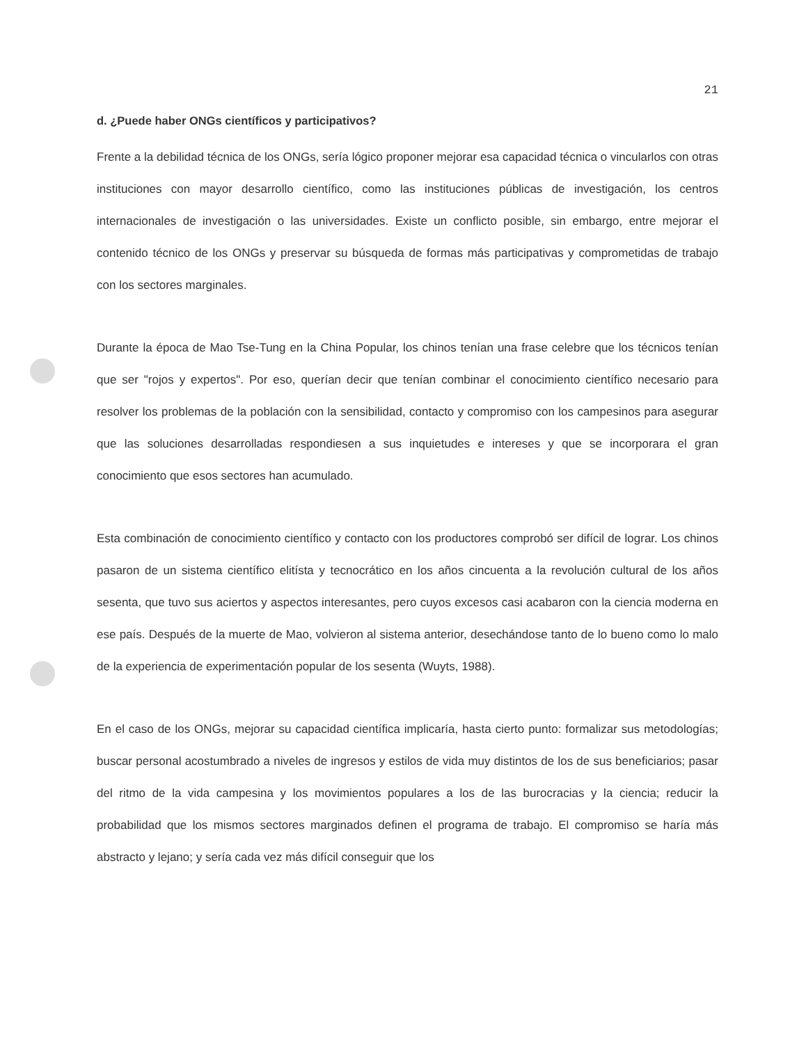21
d. ¿Puede haber ONGs científicos y participativos?
Frente a la debilidad técnica de los ONGs, sería lógico proponer mejorar esa capacidad técnica o vincularlos con otras instituciones con mayor desarrollo científico, como las instituciones públicas de investigación, los centros internacionales de investigación o las universidades. Existe un conflicto posible, sin embargo, entre mejorar el contenido técnico de los ONGs y preservar su búsqueda de formas más participativas y comprometidas de trabajo con los sectores marginales.
Durante la época de Mao Tse-Tung en la China Popular, los chinos tenían una frase celebre que los técnicos tenían que ser "rojos y expertos". Por eso, querían decir que tenían combinar el conocimiento científico necesario para resolver los problemas de la población con la sensibilidad, contacto y compromiso con los campesinos para asegurar que las soluciones desarrolladas respondiesen a sus inquietudes e intereses y que se incorporara el gran conocimiento que esos sectores han acumulado.
Esta combinación de conocimiento científico y contacto con los productores comprobó ser difícil de lograr. Los chinos pasaron de un sistema científico elitísta y tecnocrático en los años cincuenta a la revolución cultural de los años sesenta, que tuvo sus aciertos y aspectos interesantes, pero cuyos excesos casi acabaron con la ciencia moderna en ese país. Después de la muerte de Mao, volvieron al sistema anterior, desechándose tanto de lo bueno como lo malo de la experiencia de experimentación popular de los sesenta (Wuyts, 1988).
En el caso de los ONGs, mejorar su capacidad científica implicaría, hasta cierto punto: formalizar sus metodologías; buscar personal acostumbrado a niveles de ingresos y estilos de vida muy distintos de los de sus beneficiarios; pasar del ritmo de la vida campesina y los movimientos populares a los de las burocracias y la ciencia; reducir la probabilidad que los mismos sectores marginados definen el programa de trabajo. El compromiso se haría más abstracto y lejano; y sería cada vez más difícil conseguir que los